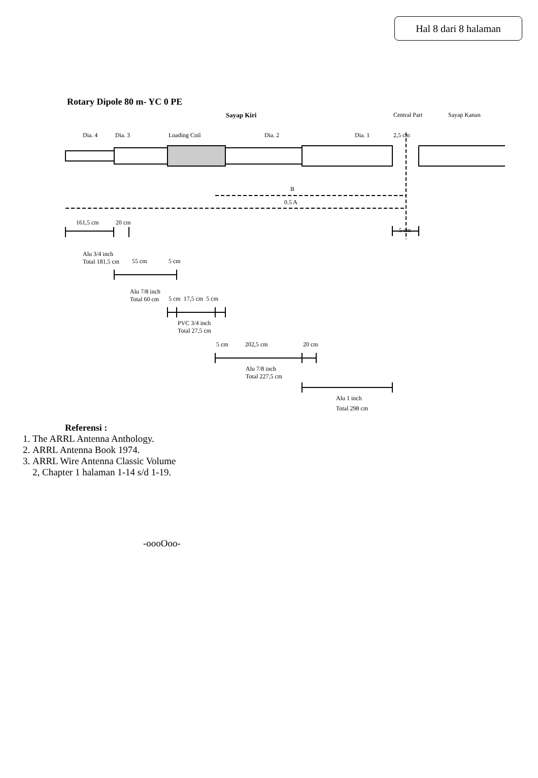Hal 8 dari 8 halaman
Rotary Dipole 80 m- YC 0 PE
Sayap Kiri Central Part Sayap Kanan
Dia. 4 Dia. 3 Loading Coil Dia. 2 Dia. 1 2,5 cm
B
0.5 A
161,5 cm 20 cm
5 cm
Alu 3/4 inch
Total 181,5 cm 55 cm 5 cm
Alu 7/8 inch
Total 60 cm 5 cm 17,5 cm 5 cm
PVC 3/4 inch
Total 27,5 cm
5 cm 202,5 cm 20 cm
Alu 7/8 inch
Total 227,5 cm
Alu 1 inch
Total 298 cm
Referensi :
1. The ARRL Antenna Anthology.
2. ARRL Antenna Book 1974.
3. ARRL Wire Antenna Classic Volume
2, Chapter 1 halaman 1-14 s/d 1-19.
-oooOoo-